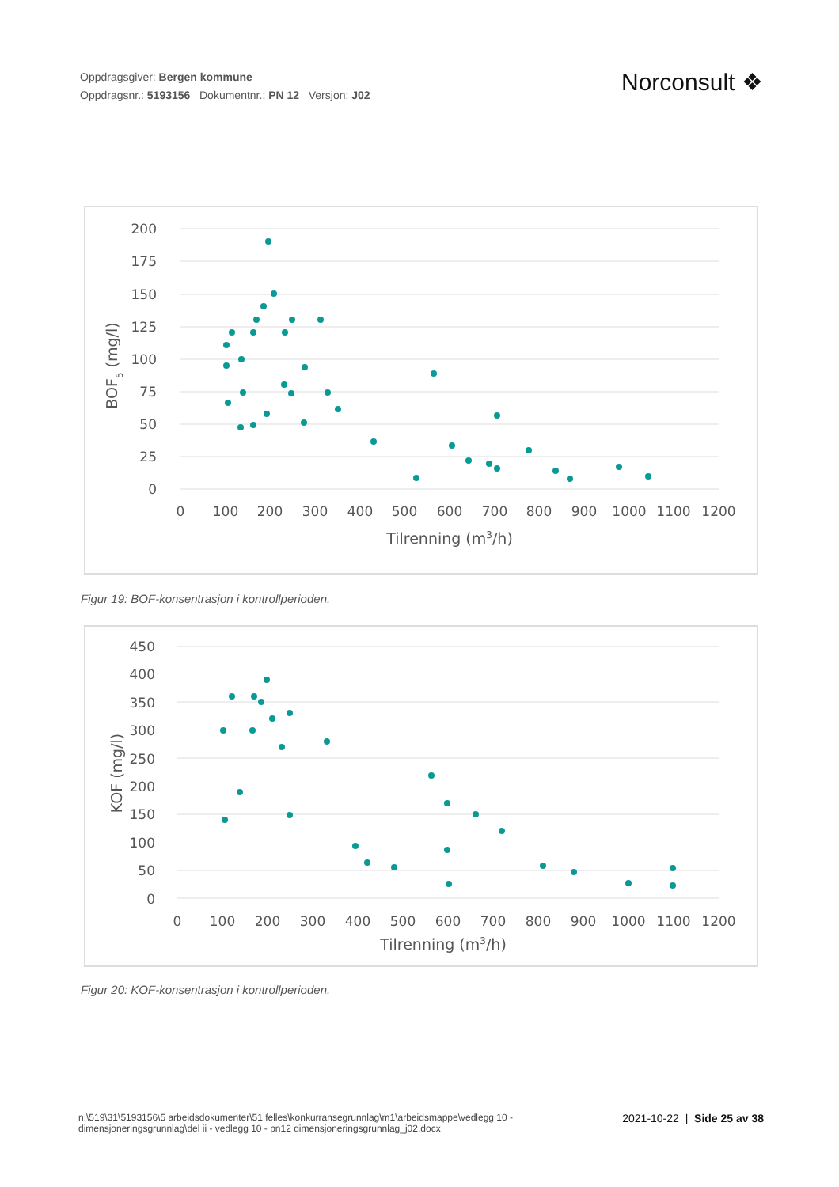Oppdragsgiver: Bergen kommune
Oppdragsnr.: 5193156 Dokumentnr.: PN 12 Versjon: J02
Norconsult ❖
200
175
150
125
100
75
50
25
0
0
100
200
300
400
500
600
700
800
900
1000
1100
1200
Tilrenning (m3/h)
BOF5 (mg/l)
Figur 19: BOF-konsentrasjon i kontrollperioden.
450
400
350
300
250
200
150
100
50
0
0
100
200
300
400
500
600
700
800
900
1000
1100
1200
Tilrenning (m3/h)
KOF (mg/l)
Figur 20: KOF-konsentrasjon i kontrollperioden.
n:\519\31\5193156\5 arbeidsdokumenter\51 felles\konkurransegrunnlag\m1\arbeidsmappe\vedlegg 10 - dimensjoneringsgrunnlag\del ii - vedlegg 10 - pn12 dimensjoneringsgrunnlag_j02.docx
2021-10-22 | Side 25 av 38